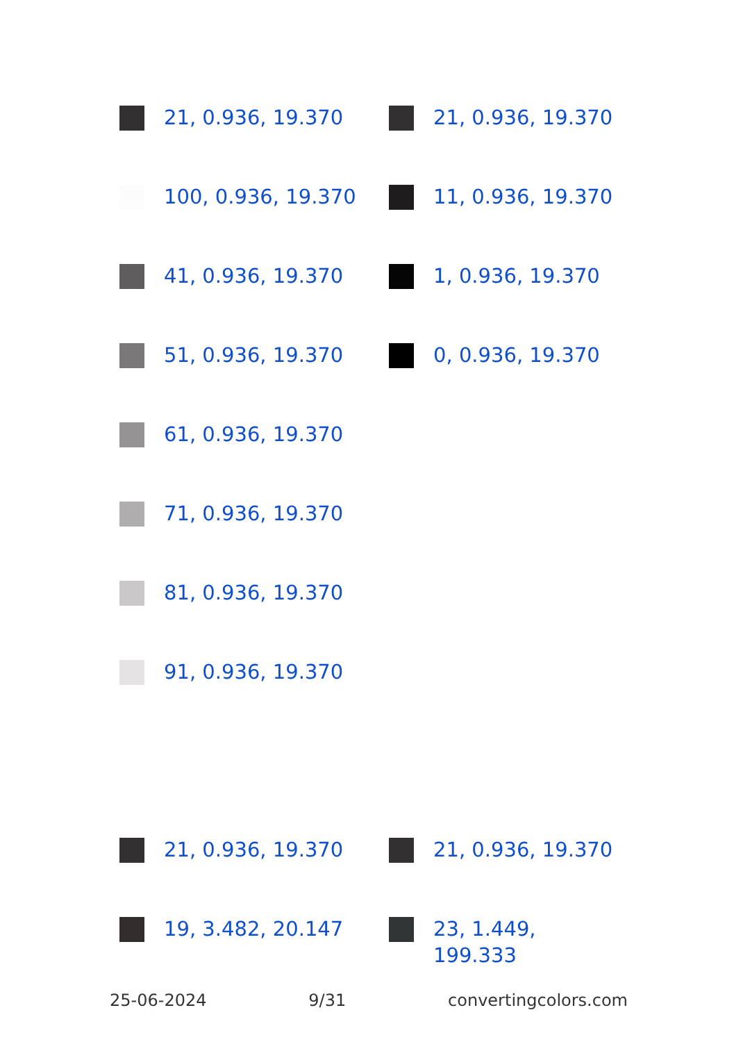21, 0.936, 19.370
21, 0.936, 19.370
100, 0.936, 19.370
11, 0.936, 19.370
41, 0.936, 19.370
1, 0.936, 19.370
51, 0.936, 19.370
0, 0.936, 19.370
61, 0.936, 19.370
71, 0.936, 19.370
81, 0.936, 19.370
91, 0.936, 19.370
21, 0.936, 19.370
21, 0.936, 19.370
19, 3.482, 20.147
23, 1.449, 199.333
25-06-2024 9/31 convertingcolors.com